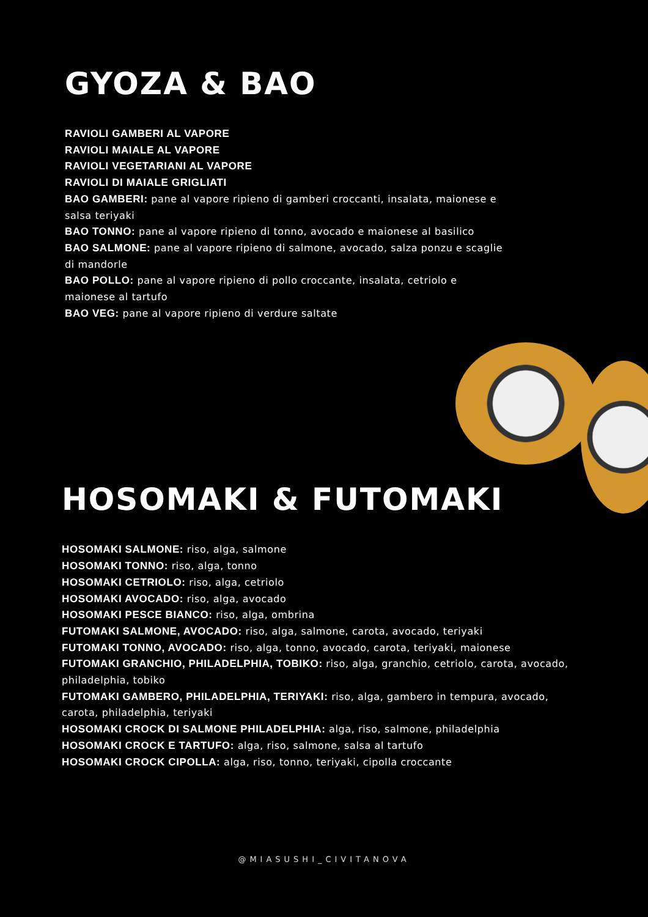GYOZA & BAO
RAVIOLI GAMBERI AL VAPORE
RAVIOLI MAIALE AL VAPORE
RAVIOLI VEGETARIANI AL VAPORE
RAVIOLI DI MAIALE GRIGLIATI
BAO GAMBERI: pane al vapore ripieno di gamberi croccanti, insalata, maionese e salsa teriyaki
BAO TONNO: pane al vapore ripieno di tonno, avocado e maionese al basilico
BAO SALMONE: pane al vapore ripieno di salmone, avocado, salza ponzu e scaglie di mandorle
BAO POLLO: pane al vapore ripieno di pollo croccante, insalata, cetriolo e maionese al tartufo
BAO VEG: pane al vapore ripieno di verdure saltate
HOSOMAKI & FUTOMAKI
HOSOMAKI SALMONE: riso, alga, salmone
HOSOMAKI TONNO: riso, alga, tonno
HOSOMAKI CETRIOLO: riso, alga, cetriolo
HOSOMAKI AVOCADO: riso, alga, avocado
HOSOMAKI PESCE BIANCO: riso, alga, ombrina
FUTOMAKI SALMONE, AVOCADO: riso, alga, salmone, carota, avocado, teriyaki
FUTOMAKI TONNO, AVOCADO: riso, alga, tonno, avocado, carota, teriyaki, maionese
FUTOMAKI GRANCHIO, PHILADELPHIA, TOBIKO: riso, alga, granchio, cetriolo, carota, avocado, philadelphia, tobiko
FUTOMAKI GAMBERO, PHILADELPHIA, TERIYAKI: riso, alga, gambero in tempura, avocado, carota, philadelphia, teriyaki
HOSOMAKI CROCK DI SALMONE PHILADELPHIA: alga, riso, salmone, philadelphia
HOSOMAKI CROCK E TARTUFO: alga, riso, salmone, salsa al tartufo
HOSOMAKI CROCK CIPOLLA: alga, riso, tonno, teriyaki, cipolla croccante
@MIASUSHI_CIVITANOVA